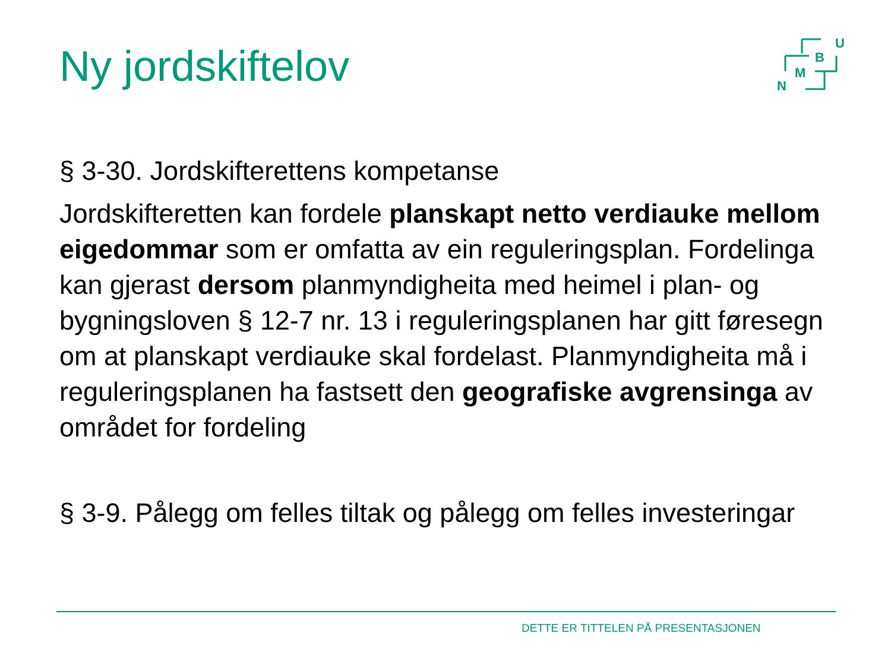Ny jordskiftelov
U
B
M
N
§ 3-30. Jordskifterettens kompetanse
Jordskifteretten kan fordele planskapt netto verdiauke mellom eigedommar som er omfatta av ein reguleringsplan. Fordelinga kan gjerast dersom planmyndigheita med heimel i plan- og bygningsloven § 12-7 nr. 13 i reguleringsplanen har gitt føresegn om at planskapt verdiauke skal fordelast. Planmyndigheita må i reguleringsplanen ha fastsett den geografiske avgrensinga av området for fordeling
§ 3-9. Pålegg om felles tiltak og pålegg om felles investeringar
DETTE ER TITTELEN PÅ PRESENTASJONEN